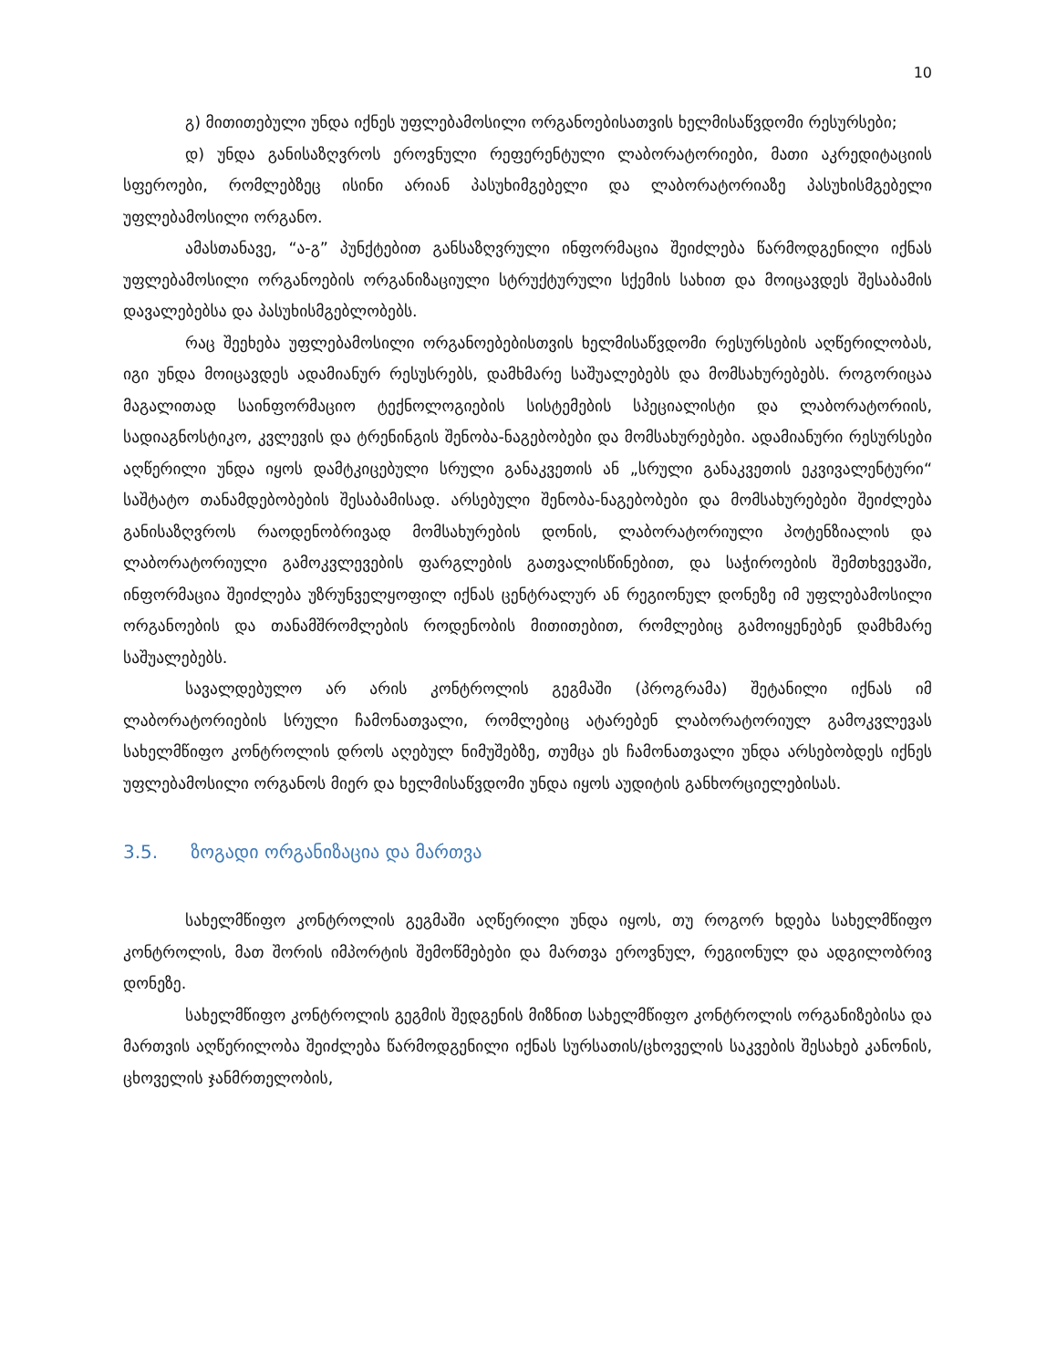10
გ) მითითებული უნდა იქნეს უფლებამოსილი ორგანოებისათვის ხელმისაწვდომი რესურსები;
დ) უნდა განისაზღვროს ეროვნული რეფერენტული ლაბორატორიები, მათი აკრედიტაციის სფეროები, რომლებზეც ისინი არიან პასუხიმგებელი და ლაბორატორიაზე პასუხისმგებელი უფლებამოსილი ორგანო.
ამასთანავე, “ა-გ” პუნქტებით განსაზღვრული ინფორმაცია შეიძლება წარმოდგენილი იქნას უფლებამოსილი ორგანოების ორგანიზაციული სტრუქტურული სქემის სახით და მოიცავდეს შესაბამის დავალებებსა და პასუხისმგებლობებს.
რაც შეეხება უფლებამოსილი ორგანოებებისთვის ხელმისაწვდომი რესურსების აღწერილობას, იგი უნდა მოიცავდეს ადამიანურ რესუსრებს, დამხმარე საშუალებებს და მომსახურებებს. როგორიცაა მაგალითად საინფორმაციო ტექნოლოგიების სისტემების სპეციალისტი და ლაბორატორიის, სადიაგნოსტიკო, კვლევის და ტრენინგის შენობა-ნაგებობები და მომსახურებები. ადამიანური რესურსები აღწერილი უნდა იყოს დამტკიცებული სრული განაკვეთის ან „სრული განაკვეთის ეკვივალენტური“ საშტატო თანამდებობების შესაბამისად. არსებული შენობა-ნაგებობები და მომსახურებები შეიძლება განისაზღვროს რაოდენობრივად მომსახურების დონის, ლაბორატორიული პოტენზიალის და ლაბორატორიული გამოკვლევების ფარგლების გათვალისწინებით, და საჭიროების შემთხვევაში, ინფორმაცია შეიძლება უზრუნველყოფილ იქნას ცენტრალურ ან რეგიონულ დონეზე იმ უფლებამოსილი ორგანოების და თანამშრომლების როდენობის მითითებით, რომლებიც გამოიყენებენ დამხმარე საშუალებებს.
სავალდებულო არ არის კონტროლის გეგმაში (პროგრამა) შეტანილი იქნას იმ ლაბორატორიების სრული ჩამონათვალი, რომლებიც ატარებენ ლაბორატორიულ გამოკვლევას სახელმწიფო კონტროლის დროს აღებულ ნიმუშებზე, თუმცა ეს ჩამონათვალი უნდა არსებობდეს იქნეს უფლებამოსილი ორგანოს მიერ და ხელმისაწვდომი უნდა იყოს აუდიტის განხორციელებისას.
3.5. ზოგადი ორგანიზაცია და მართვა
სახელმწიფო კონტროლის გეგმაში აღწერილი უნდა იყოს, თუ როგორ ხდება სახელმწიფო კონტროლის, მათ შორის იმპორტის შემოწმებები და მართვა ეროვნულ, რეგიონულ და ადგილობრივ დონეზე.
სახელმწიფო კონტროლის გეგმის შედგენის მიზნით სახელმწიფო კონტროლის ორგანიზებისა და მართვის აღწერილობა შეიძლება წარმოდგენილი იქნას სურსათის/ცხოველის საკვების შესახებ კანონის, ცხოველის ჯანმრთელობის,